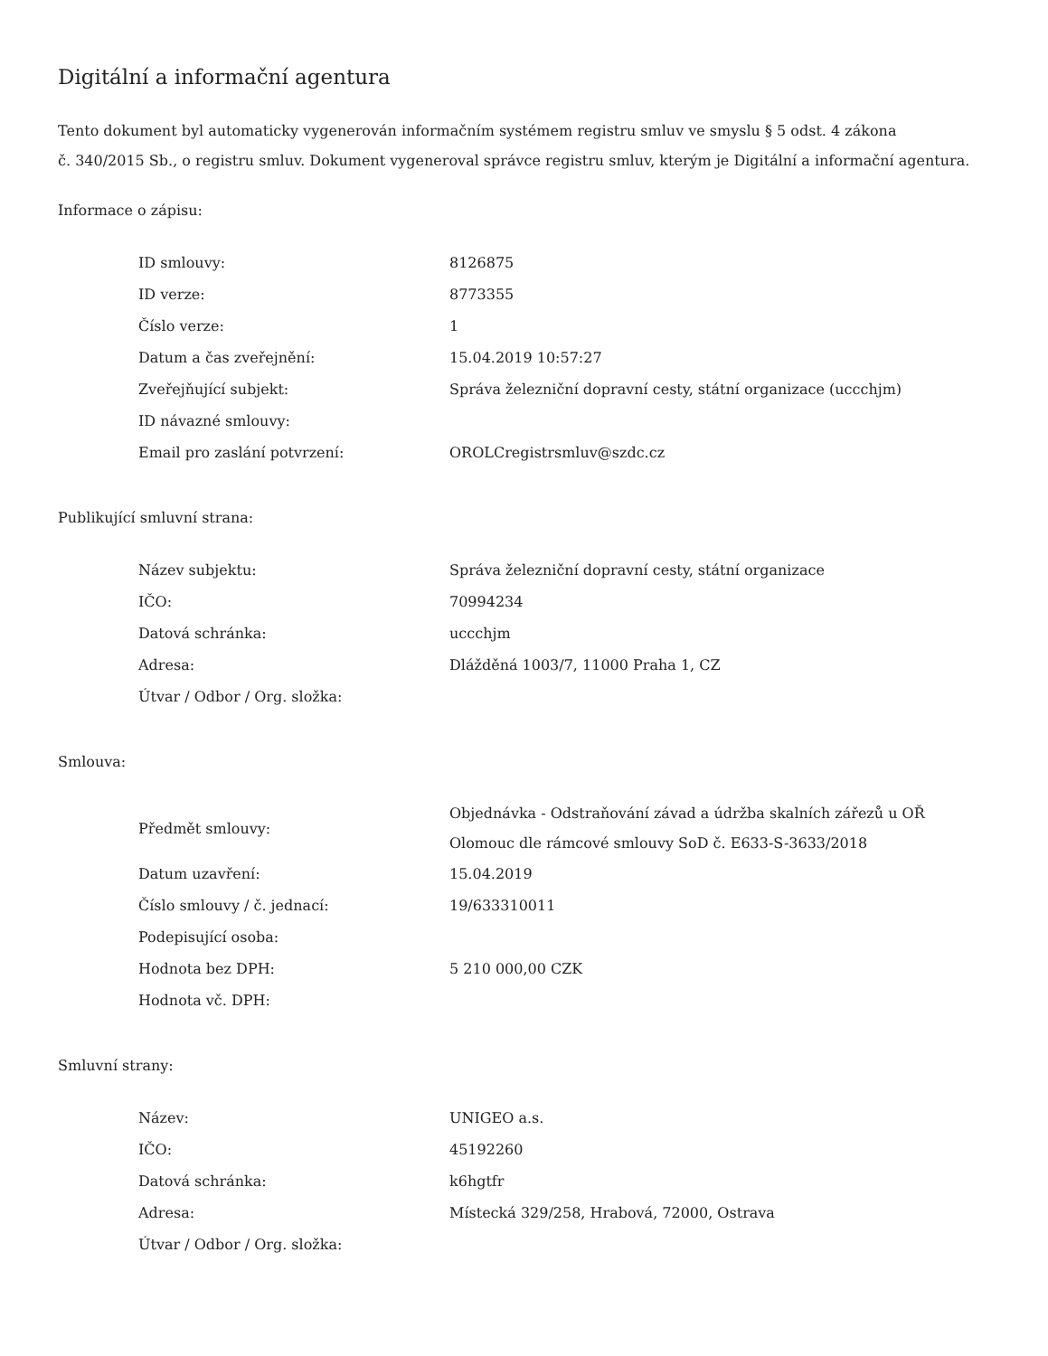Digitální a informační agentura
Tento dokument byl automaticky vygenerován informačním systémem registru smluv ve smyslu § 5 odst. 4 zákona
č. 340/2015 Sb., o registru smluv. Dokument vygeneroval správce registru smluv, kterým je Digitální a informační agentura.
Informace o zápisu:
| ID smlouvy: | 8126875 |
| ID verze: | 8773355 |
| Číslo verze: | 1 |
| Datum a čas zveřejnění: | 15.04.2019 10:57:27 |
| Zveřejňující subjekt: | Správa železniční dopravní cesty, státní organizace (uccchjm) |
| ID návazné smlouvy: | |
| Email pro zaslání potvrzení: | OROLCregistrsmluv@szdc.cz |
Publikující smluvní strana:
| Název subjektu: | Správa železniční dopravní cesty, státní organizace |
| IČO: | 70994234 |
| Datová schránka: | uccchjm |
| Adresa: | Dlážděná 1003/7, 11000 Praha 1, CZ |
| Útvar / Odbor / Org. složka: | |
Smlouva:
| Předmět smlouvy: | Objednávka - Odstraňování závad a údržba skalních zářezů u OŘ Olomouc dle rámcové smlouvy SoD č. E633-S-3633/2018 |
| Datum uzavření: | 15.04.2019 |
| Číslo smlouvy / č. jednací: | 19/633310011 |
| Podepisující osoba: | |
| Hodnota bez DPH: | 5 210 000,00 CZK |
| Hodnota vč. DPH: | |
Smluvní strany:
| Název: | UNIGEO a.s. |
| IČO: | 45192260 |
| Datová schránka: | k6hgtfr |
| Adresa: | Místecká 329/258, Hrabová, 72000, Ostrava |
| Útvar / Odbor / Org. složka: | |